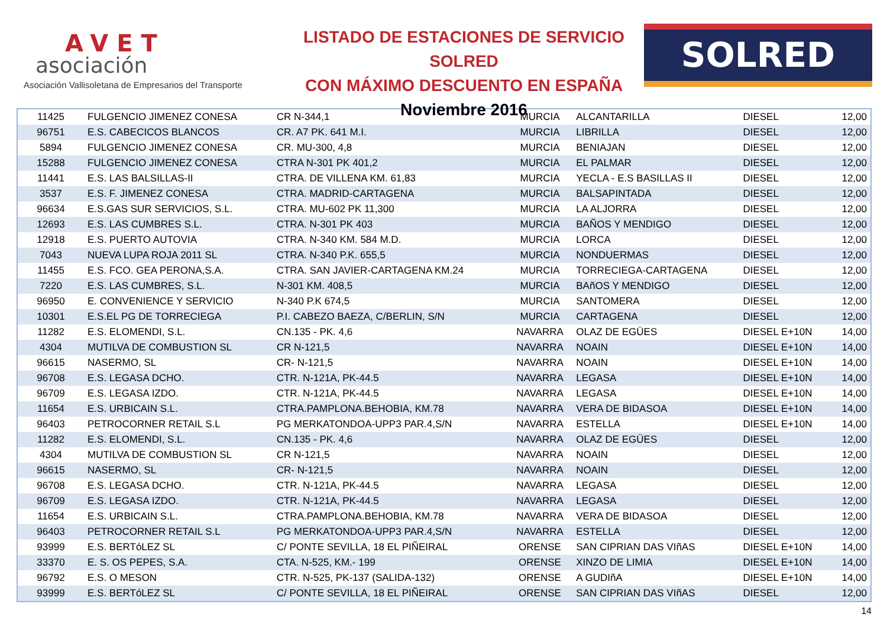AVET
asociación
Asociación Vallisoletana de Empresarios del Transporte
LISTADO DE ESTACIONES DE SERVICIO SOLRED
CON MÁXIMO DESCUENTO EN ESPAÑA
Noviembre 2016
SOLRED
| 11425 | FULGENCIO JIMENEZ CONESA | CR N-344,1 | MURCIA | ALCANTARILLA | DIESEL | 12,00 |
| 96751 | E.S. CABECICOS BLANCOS | CR. A7 PK. 641 M.I. | MURCIA | LIBRILLA | DIESEL | 12,00 |
| 5894 | FULGENCIO JIMENEZ CONESA | CR. MU-300, 4,8 | MURCIA | BENIAJAN | DIESEL | 12,00 |
| 15288 | FULGENCIO JIMENEZ CONESA | CTRA N-301 PK 401,2 | MURCIA | EL PALMAR | DIESEL | 12,00 |
| 11441 | E.S. LAS BALSILLAS-II | CTRA. DE VILLENA KM. 61,83 | MURCIA | YECLA - E.S BASILLAS II | DIESEL | 12,00 |
| 3537 | E.S. F. JIMENEZ CONESA | CTRA. MADRID-CARTAGENA | MURCIA | BALSAPINTADA | DIESEL | 12,00 |
| 96634 | E.S.GAS SUR SERVICIOS, S.L. | CTRA. MU-602 PK 11,300 | MURCIA | LA ALJORRA | DIESEL | 12,00 |
| 12693 | E.S. LAS CUMBRES S.L. | CTRA. N-301 PK 403 | MURCIA | BAÑOS Y MENDIGO | DIESEL | 12,00 |
| 12918 | E.S. PUERTO AUTOVIA | CTRA. N-340 KM. 584 M.D. | MURCIA | LORCA | DIESEL | 12,00 |
| 7043 | NUEVA LUPA ROJA 2011 SL | CTRA. N-340 P.K. 655,5 | MURCIA | NONDUERMAS | DIESEL | 12,00 |
| 11455 | E.S. FCO. GEA PERONA,S.A. | CTRA. SAN JAVIER-CARTAGENA KM.24 | MURCIA | TORRECIEGA-CARTAGENA | DIESEL | 12,00 |
| 7220 | E.S. LAS CUMBRES, S.L. | N-301 KM. 408,5 | MURCIA | BAñOS Y MENDIGO | DIESEL | 12,00 |
| 96950 | E. CONVENIENCE Y SERVICIO | N-340 P.K 674,5 | MURCIA | SANTOMERA | DIESEL | 12,00 |
| 10301 | E.S.EL PG DE TORRECIEGA | P.I. CABEZO BAEZA, C/BERLIN, S/N | MURCIA | CARTAGENA | DIESEL | 12,00 |
| 11282 | E.S. ELOMENDI, S.L. | CN.135 - PK. 4,6 | NAVARRA | OLAZ DE EGÜES | DIESEL E+10N | 14,00 |
| 4304 | MUTILVA DE COMBUSTION SL | CR N-121,5 | NAVARRA | NOAIN | DIESEL E+10N | 14,00 |
| 96615 | NASERMO, SL | CR- N-121,5 | NAVARRA | NOAIN | DIESEL E+10N | 14,00 |
| 96708 | E.S. LEGASA DCHO. | CTR. N-121A, PK-44.5 | NAVARRA | LEGASA | DIESEL E+10N | 14,00 |
| 96709 | E.S. LEGASA IZDO. | CTR. N-121A, PK-44.5 | NAVARRA | LEGASA | DIESEL E+10N | 14,00 |
| 11654 | E.S. URBICAIN S.L. | CTRA.PAMPLONA.BEHOBIA, KM.78 | NAVARRA | VERA DE BIDASOA | DIESEL E+10N | 14,00 |
| 96403 | PETROCORNER RETAIL S.L | PG MERKATONDOA-UPP3 PAR.4,S/N | NAVARRA | ESTELLA | DIESEL E+10N | 14,00 |
| 11282 | E.S. ELOMENDI, S.L. | CN.135 - PK. 4,6 | NAVARRA | OLAZ DE EGÜES | DIESEL | 12,00 |
| 4304 | MUTILVA DE COMBUSTION SL | CR N-121,5 | NAVARRA | NOAIN | DIESEL | 12,00 |
| 96615 | NASERMO, SL | CR- N-121,5 | NAVARRA | NOAIN | DIESEL | 12,00 |
| 96708 | E.S. LEGASA DCHO. | CTR. N-121A, PK-44.5 | NAVARRA | LEGASA | DIESEL | 12,00 |
| 96709 | E.S. LEGASA IZDO. | CTR. N-121A, PK-44.5 | NAVARRA | LEGASA | DIESEL | 12,00 |
| 11654 | E.S. URBICAIN S.L. | CTRA.PAMPLONA.BEHOBIA, KM.78 | NAVARRA | VERA DE BIDASOA | DIESEL | 12,00 |
| 96403 | PETROCORNER RETAIL S.L | PG MERKATONDOA-UPP3 PAR.4,S/N | NAVARRA | ESTELLA | DIESEL | 12,00 |
| 93999 | E.S. BERTóLEZ SL | C/ PONTE SEVILLA, 18 EL PIÑEIRAL | ORENSE | SAN CIPRIAN DAS VIñAS | DIESEL E+10N | 14,00 |
| 33370 | E. S. OS PEPES, S.A. | CTA. N-525, KM.- 199 | ORENSE | XINZO DE LIMIA | DIESEL E+10N | 14,00 |
| 96792 | E.S. O MESON | CTR. N-525, PK-137 (SALIDA-132) | ORENSE | A GUDIñA | DIESEL E+10N | 14,00 |
| 93999 | E.S. BERTóLEZ SL | C/ PONTE SEVILLA, 18 EL PIÑEIRAL | ORENSE | SAN CIPRIAN DAS VIñAS | DIESEL | 12,00 |
14